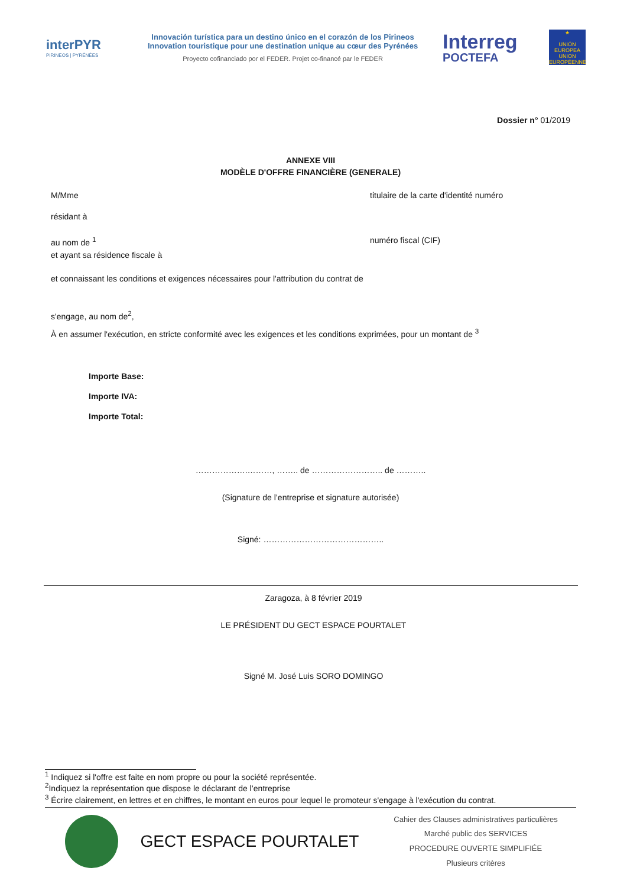interPYR
PIRINEOS | PYRÉNÉES
Innovación turística para un destino único en el corazón de los Pirineos
Innovation touristique pour une destination unique au cœur des Pyrénées
Proyecto cofinanciado por el FEDER. Projet co-financé par le FEDER
Interreg
POCTEFA
★
UNIÓN EUROPEA
UNION EUROPÉENNE
Dossier n° 01/2019
ANNEXE VIII
MODÈLE D'OFFRE FINANCIÈRE (GENERALE)
M/Mme titulaire de la carte d'identité numéro
résidant à
au nom de <sup>1</sup> numéro fiscal (CIF)
et ayant sa résidence fiscale à
et connaissant les conditions et exigences nécessaires pour l'attribution du contrat de
s'engage, au nom de<sup>2</sup>,
À en assumer l'exécution, en stricte conformité avec les exigences et les conditions exprimées, pour un montant de <sup>3</sup>
Importe Base:
Importe IVA:
Importe Total:
……………….………, …….. de …………………….. de ………..
(Signature de l’entreprise et signature autorisée)
Signé: ……………………………………..
Zaragoza, à 8 février 2019
LE PRÉSIDENT DU GECT ESPACE POURTALET
Signé M. José Luis SORO DOMINGO
<sup>1</sup> Indiquez si l'offre est faite en nom propre ou pour la société représentée.
<sup>2</sup> Indiquez la représentation que dispose le déclarant de l’entreprise
<sup>3</sup> Écrire clairement, en lettres et en chiffres, le montant en euros pour lequel le promoteur s'engage à l'exécution du contrat.
GECT ESPACE POURTALET
Cahier des Clauses administratives particulières
Marché public des SERVICES
PROCEDURE OUVERTE SIMPLIFIÉE
Plusieurs critères